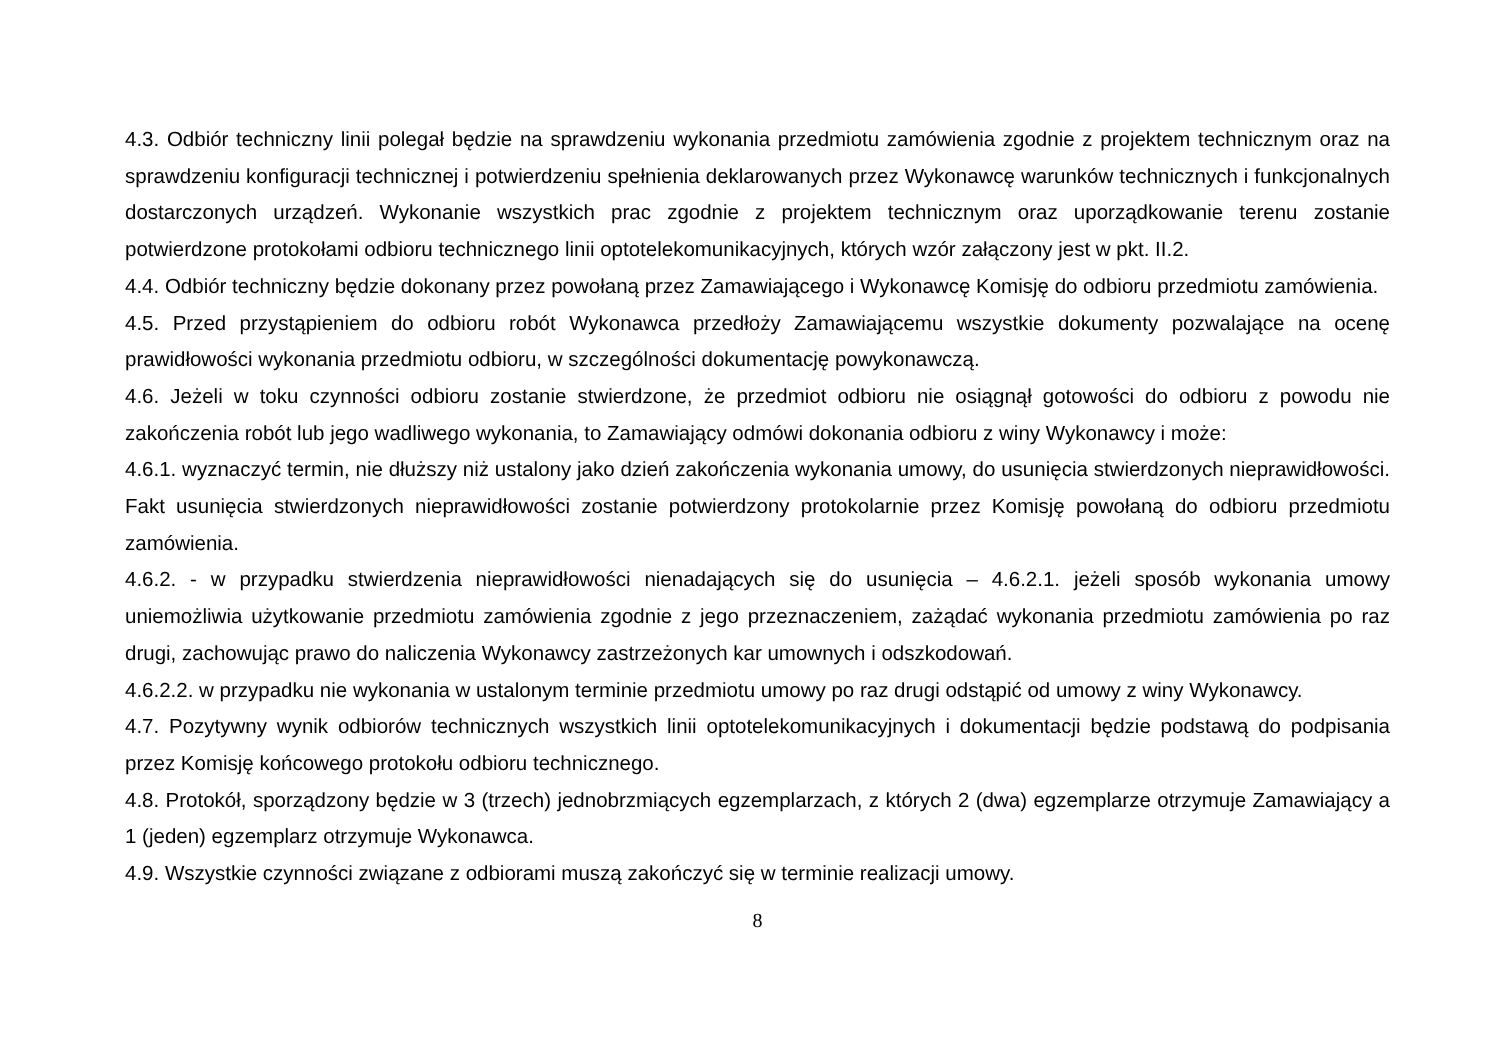4.3. Odbiór techniczny linii polegał będzie na sprawdzeniu wykonania przedmiotu zamówienia zgodnie z projektem technicznym oraz na sprawdzeniu konfiguracji technicznej i potwierdzeniu spełnienia deklarowanych przez Wykonawcę warunków technicznych i funkcjonalnych dostarczonych urządzeń. Wykonanie wszystkich prac zgodnie z projektem technicznym oraz uporządkowanie terenu zostanie potwierdzone protokołami odbioru technicznego linii optotelekomunikacyjnych, których wzór załączony jest w pkt. II.2.
4.4. Odbiór techniczny będzie dokonany przez powołaną przez Zamawiającego i Wykonawcę Komisję do odbioru przedmiotu zamówienia.
4.5. Przed przystąpieniem do odbioru robót Wykonawca przedłoży Zamawiającemu wszystkie dokumenty pozwalające na ocenę prawidłowości wykonania przedmiotu odbioru, w szczególności dokumentację powykonawczą.
4.6. Jeżeli w toku czynności odbioru zostanie stwierdzone, że przedmiot odbioru nie osiągnął gotowości do odbioru z powodu nie zakończenia robót lub jego wadliwego wykonania, to Zamawiający odmówi dokonania odbioru z winy Wykonawcy i może:
4.6.1. wyznaczyć termin, nie dłuższy niż ustalony jako dzień zakończenia wykonania umowy, do usunięcia stwierdzonych nieprawidłowości. Fakt usunięcia stwierdzonych nieprawidłowości zostanie potwierdzony protokolarnie przez Komisję powołaną do odbioru przedmiotu zamówienia.
4.6.2. - w przypadku stwierdzenia nieprawidłowości nienadających się do usunięcia – 4.6.2.1. jeżeli sposób wykonania umowy uniemożliwia użytkowanie przedmiotu zamówienia zgodnie z jego przeznaczeniem, zażądać wykonania przedmiotu zamówienia po raz drugi, zachowując prawo do naliczenia Wykonawcy zastrzeżonych kar umownych i odszkodowań.
4.6.2.2. w przypadku nie wykonania w ustalonym terminie przedmiotu umowy po raz drugi odstąpić od umowy z winy Wykonawcy.
4.7. Pozytywny wynik odbiorów technicznych wszystkich linii optotelekomunikacyjnych i dokumentacji będzie podstawą do podpisania przez Komisję końcowego protokołu odbioru technicznego.
4.8. Protokół, sporządzony będzie w 3 (trzech) jednobrzmiących egzemplarzach, z których 2 (dwa) egzemplarze otrzymuje Zamawiający a 1 (jeden) egzemplarz otrzymuje Wykonawca.
4.9. Wszystkie czynności związane z odbiorami muszą zakończyć się w terminie realizacji umowy.
8